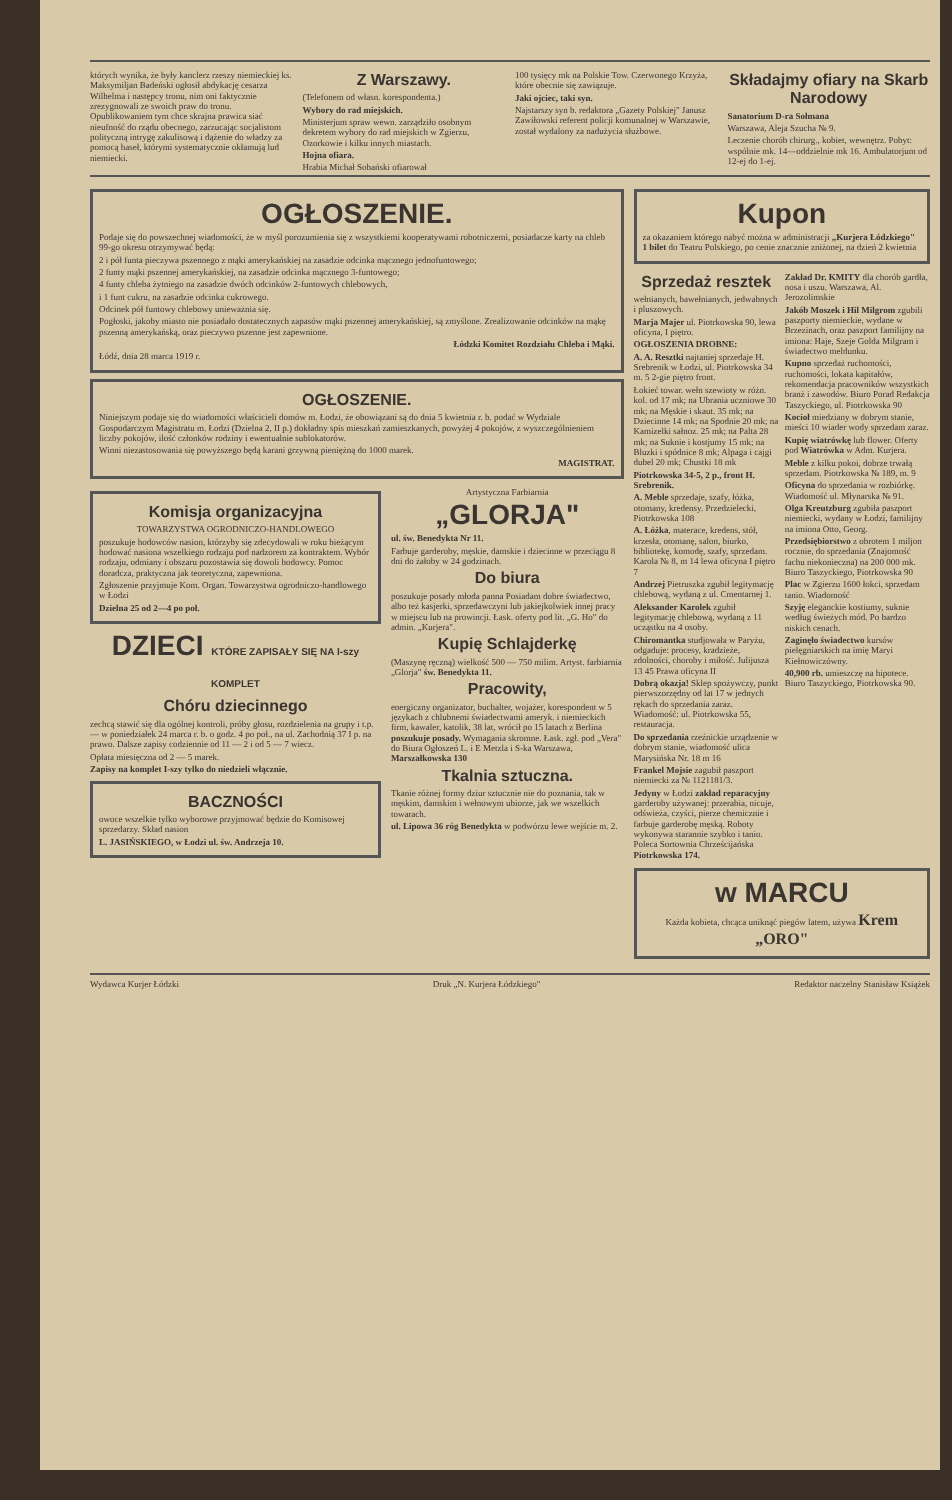których wynika, że były kanclerz rzeszy niemieckiej ks. Maksymiljan Badeński ogłosił abdykację cesarza Wilhelma i następcy tronu, nim oni faktycznie zrezygnowali ze swoich praw do tronu. Opublikowaniem tym chce skrajna prawica siać nieufność do rządu obecnego, zarzucając socjalistom polityczną intrygę zakulisową i dążenie do władzy za pomocą haseł, którymi systematycznie okłamują lud niemiecki.
Z Warszawy.
(Telefonem od własn. korespondenta.)
Wybory do rad miejskich.
Ministerjum spraw wewn. zarządziło osobnym dekretem wybory do rad miejskich w Zgierzu, Ozorkowie i kilku innych miastach.
Hojna ofiara.
Hrabia Michał Sobański ofiarował
100 tysięcy mk na Polskie Tow. Czerwonego Krzyża, które obecnie się zawiązuje.
Jaki ojciec, taki syn.
Najstarszy syn b. redaktora „Gazety Polskiej" Janusz Zawiłowski referent policji komunalnej w Warszawie, został wydalony za nadużycia służbowe.
Składajmy ofiary na Skarb Narodowy
Sanatorium D-ra Sołmana
Warszawa, Aleja Szucha № 9.
Leczenie chorób chirurg., kobiet, wewnętrz. Pobyt: wspólnie mk. 14—oddzielnie mk 16. Ambulatorjum od 12-ej do 1-ej.
OGŁOSZENIE.
Podaje się do powszechnej wiadomości, że w myśl porozumienia się z wszystkiemi kooperatywami robotniczemi, posiadacze karty na chleb 99-go okresu otrzymywać będą:
2 i pół funta pieczywa pszennego z mąki amerykańskiej na zasadzie odcinka mącznego jednofuntowego;
2 funty mąki pszennej amerykańskiej, na zasadzie odcinka mącznego 3-funtowego;
4 funty chleba żytniego na zasadzie dwóch odcinków 2-funtowych chlebowych,
i 1 funt cukru, na zasadzie odcinka cukrowego.
Odcinek pół funtowy chlebowy unieważnia się.
Pogłoski, jakoby miasto nie posiadało dostatecznych zapasów mąki pszennej amerykańskiej, są zmyślone. Zrealizowanie odcinków na mąkę pszenną amerykańską, oraz pieczywo pszenne jest zapewnione.
Łódzki Komitet Rozdziału Chleba i Mąki.
Łódź, dnia 28 marca 1919 r.
OGŁOSZENIE.
Niniejszym podaje się do wiadomości właścicieli domów m. Łodzi, że obowiązani są do dnia 5 kwietnia r. b. podać w Wydziale Gospodarczym Magistratu m. Łodzi (Dzielna 2, II p.) dokładny spis mieszkań zamieszkanych, powyżej 4 pokojów, z wyszczególnieniem liczby pokojów, ilość członków rodziny i ewentualnie sublokatorów.
Winni niezastosowania się powyższego będą karani grzywną pieniężną do 1000 marek.
MAGISTRAT.
Komisja organizacyjna
TOWARZYSTWA OGRODNICZO-HANDLOWEGO
poszukuje hodowców nasion, którzyby się zdecydowali w roku bieżącym hodować nasiona wszelkiego rodzaju pod nadzorem za kontraktem. Wybór rodzaju, odmiany i obszaru pozostawia się dowoli hodowcy. Pomoc doradcza, praktyczna jak teoretyczna, zapewniona.
Zgłoszenie przyjmuje Kom. Organ. Towarzystwa ogrodniczo-handlowego w Łodzi
Dzielna 25 od 2—4 po poł.
DZIECI KTÓRE ZAPISAŁY SIĘ NA I-szy KOMPLET
Chóru dziecinnego
zechcą stawić się dla ogólnej kontroli, próby głosu, rozdzielenia na grupy i t.p. — w poniedziałek 24 marca r. b. o godz. 4 po poł., na ul. Zachodnią 37 I p. na prawo. Dalsze zapisy codziennie od 11 — 2 i od 5 — 7 wiecz.
Opłata miesięczna od 2 — 5 marek.
Zapisy na komplet I-szy tylko do niedzieli włącznie.
BACZNOŚCI
owoce wszelkie tylko wyborowe przyjmować będzie do Komisowej sprzedarzy. Skład nasion
L. JASIŃSKIEGO, w Łodzi ul. św. Andrzeja 10.
Artystyczna Farbiarnia
„GLORJA"
ul. św. Benedykta Nr 11.
Farbuje garderoby, męskie, damskie i dziecinne w przeciągu 8 dni do żałoby w 24 godzinach.
Do biura
poszukuje posady młoda panna Posiadam dobre świadectwo, albo też kasjerki, sprzedawczyni lub jakiejkolwiek innej pracy w miejscu lub na prowincji. Łask. oferty pod lit. „G. Ho" do admin. „Kurjera".
Kupię Schlajderkę
(Maszynę ręczną) wielkość 500 — 750 milim. Artyst. farbiarnia „Glorja" św. Benedykta 11.
Pracowity,
energiczny organizator, buchalter, wojażer, korespondent w 5 językach z chlubnemi świadectwami ameryk. i niemieckich firm, kawaler, katolik, 38 lat, wrócił po 15 latach z Berlina poszukuje posady. Wymagania skromne. Łask. zgł. pod „Vera" do Biura Ogłoszeń L. i E Metzla i S-ka Warszawa, Marszałkowska 130
Tkalnia sztuczna.
Tkanie różnej formy dziur sztucznie nie do poznania, tak w męskim, damskim i wełnowym ubiorze, jak we wszelkich towarach.
ul. Lipowa 36 róg Benedykta w podwórzu lewe wejście m. 2.
Kupon
za okazaniem którego nabyć można w administracji „Kurjera Łódzkiego" 1 bilet do Teatru Polskiego, po cenie znacznie zniżonej, na dzień 2 kwietnia
Sprzedaż resztek
wełnianych, bawełnianych, jedwabnych i pluszowych.
Marja Majer ul. Piotrkowska 90, lewa oficyna, I piętro.
OGŁOSZENIA DROBNE:
A. A. Resztki najtaniej sprzedaje H. Srebrenik w Łodzi, ul. Piotrkowska 34 m. 5 2-gie piętro front.
Łokieć towar. wełn szewioty w różn. kol. od 17 mk; na Ubrania uczniowe 30 mk; na Męskie i skaut. 35 mk; na Dziecinne 14 mk; na Spodnie 20 mk; na Kamizelki sałnoz. 25 mk; na Palta 28 mk; na Suknie i kostjumy 15 mk; na Bluzki i spódnice 8 mk; Alpaga i cajgi dubel 20 mk; Chustki 18 mk
Piotrkowska 34-5, 2 p., front H. Srebrenik.
A. Meble sprzedaje, szafy, łóżka, otomany, kredensy. Przedzielecki, Piotrkowska 108
A. Łóżka, materace, kredens, stół, krzesła, otomanę, salon, biurko, bibliotekę, komodę, szafy, sprzedam. Karola № 8, m 14 lewa oficyna I piętro 7
Andrzej Pietruszka zgubił legitymację chlebową, wydaną z ul. Cmentarnej 1.
Aleksander Karolek zgubił legitymację chlebową, wydaną z 11 ucząstku na 4 osoby.
Chiromantka studjowała w Paryżu, odgaduje: procesy, kradzieże, zdolności, choroby i miłość. Julijusza 13 45 Prawa oficyna II
Dobrą okazja! Sklep spożywczy, punkt pierwszorzędny od lat 17 w jednych rękach do sprzedania zaraz. Wiadomość: ul. Piotrkowska 55, restauracja.
Do sprzedania rzeźnickie urządzenie w dobrym stanie, wiadomość ulica Marysińska Nr. 18 m 16
Frankel Mojsie zagubił paszport niemiecki za № 1121181/3.
Jedyny w Łodzi zakład reparacyjny garderoby używanej: przerabia, nicuje, odświeża, czyści, pierze chemicznie i farbuje garderobę męską. Roboty wykonywa starannie szybko i tanio. Poleca Sortownia Chrześcijańska Piotrkowska 174.
Zakład Dr. KMITY dla chorób gardła, nosa i uszu. Warszawa, Al. Jerozolimskie
Jakób Moszek i Hil Milgrom zgubili paszporty niemieckie, wydane w Brzezinach, oraz paszport familijny na imiona: Haje, Szeje Golda Milgram i świadectwo meldunku.
Kupno sprzedaż ruchomości, ruchomości, lokata kapitałów, rekomendacja pracowników wszystkich branż i zawodów. Biuro Porad Redakcja Taszyckiego, ul. Piotrkowska 90
Kocioł miedziany w dobrym stanie, mieści 10 wiader wody sprzedam zaraz.
Kupię wiatrówkę lub flower. Oferty pod Wiatrówka w Adm. Kurjera.
Meble z kilku pokoi, dobrze trwałą sprzedam. Piotrkowska № 189, m. 9
Oficyna do sprzedania w rozbiórkę. Wiadomość ul. Młynarska № 91.
Olga Kreutzburg zgubiła paszport niemiecki, wydany w Łodzi, familijny na imiona Otto, Georg.
Przedsiębiorstwo z obrotem 1 miljon rocznie, do sprzedania (Znajomość fachu niekonieczna) na 200 000 mk. Biuro Taszyckiego, Piotrkowska 90
Plac w Zgierzu 1600 łokci, sprzedam tanio. Wiadomość
Szyję eleganckie kostiumy, suknie według świeżych mód. Po bardzo niskich cenach.
Zaginęło świadectwo kursów pielęgniarskich na imię Maryi Kiełnowiczówny.
40,900 rb. umieszczę na hipotece. Biuro Taszyckiego, Piotrkowska 90.
w MARCU
Każda kobieta, chcąca uniknąć piegów latem, używa Krem „ORO"
Wydawca Kurjer Łódzki Druk „N. Kurjera Łódzkiego" Redaktor naczelny Stanisław Książek